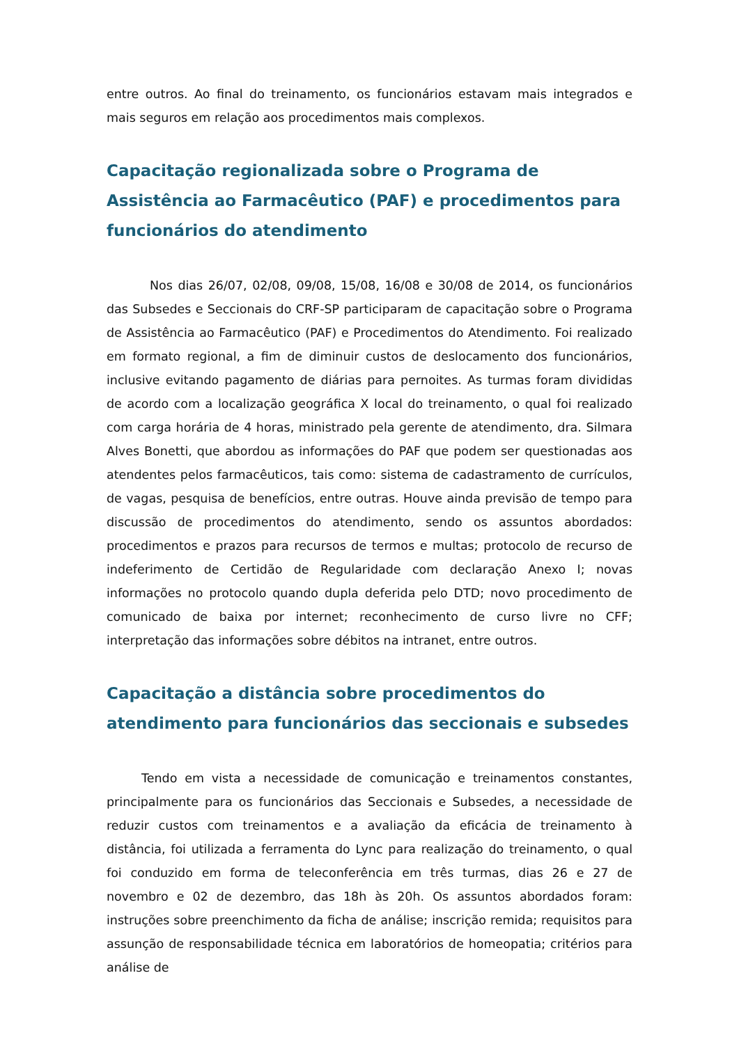entre outros. Ao final do treinamento, os funcionários estavam mais integrados e mais seguros em relação aos procedimentos mais complexos.
Capacitação regionalizada sobre o Programa de Assistência ao Farmacêutico (PAF) e procedimentos para funcionários do atendimento
Nos dias 26/07, 02/08, 09/08, 15/08, 16/08 e 30/08 de 2014, os funcionários das Subsedes e Seccionais do CRF-SP participaram de capacitação sobre o Programa de Assistência ao Farmacêutico (PAF) e Procedimentos do Atendimento. Foi realizado em formato regional, a fim de diminuir custos de deslocamento dos funcionários, inclusive evitando pagamento de diárias para pernoites. As turmas foram divididas de acordo com a localização geográfica X local do treinamento, o qual foi realizado com carga horária de 4 horas, ministrado pela gerente de atendimento, dra. Silmara Alves Bonetti, que abordou as informações do PAF que podem ser questionadas aos atendentes pelos farmacêuticos, tais como: sistema de cadastramento de currículos, de vagas, pesquisa de benefícios, entre outras. Houve ainda previsão de tempo para discussão de procedimentos do atendimento, sendo os assuntos abordados: procedimentos e prazos para recursos de termos e multas; protocolo de recurso de indeferimento de Certidão de Regularidade com declaração Anexo I; novas informações no protocolo quando dupla deferida pelo DTD; novo procedimento de comunicado de baixa por internet; reconhecimento de curso livre no CFF; interpretação das informações sobre débitos na intranet, entre outros.
Capacitação a distância sobre procedimentos do atendimento para funcionários das seccionais e subsedes
Tendo em vista a necessidade de comunicação e treinamentos constantes, principalmente para os funcionários das Seccionais e Subsedes, a necessidade de reduzir custos com treinamentos e a avaliação da eficácia de treinamento à distância, foi utilizada a ferramenta do Lync para realização do treinamento, o qual foi conduzido em forma de teleconferência em três turmas, dias 26 e 27 de novembro e 02 de dezembro, das 18h às 20h. Os assuntos abordados foram: instruções sobre preenchimento da ficha de análise; inscrição remida; requisitos para assunção de responsabilidade técnica em laboratórios de homeopatia; critérios para análise de